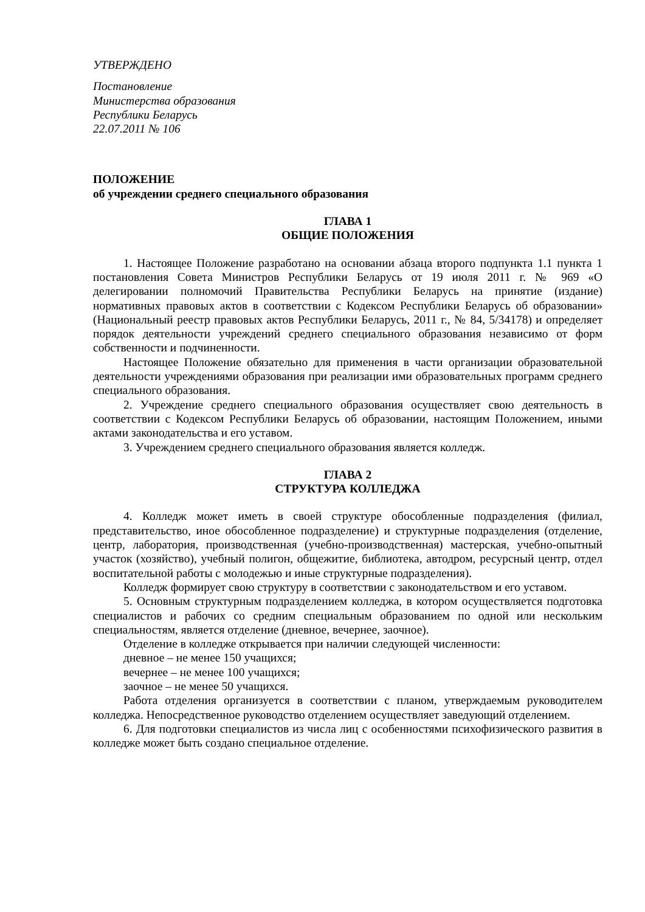УТВЕРЖДЕНО
Постановление
Министерства образования
Республики Беларусь
22.07.2011 № 106
ПОЛОЖЕНИЕ
об учреждении среднего специального образования
ГЛАВА 1
ОБЩИЕ ПОЛОЖЕНИЯ
1. Настоящее Положение разработано на основании абзаца второго подпункта 1.1 пункта 1 постановления Совета Министров Республики Беларусь от 19 июля 2011 г. № 969 «О делегировании полномочий Правительства Республики Беларусь на принятие (издание) нормативных правовых актов в соответствии с Кодексом Республики Беларусь об образовании» (Национальный реестр правовых актов Республики Беларусь, 2011 г., № 84, 5/34178) и определяет порядок деятельности учреждений среднего специального образования независимо от форм собственности и подчиненности.
Настоящее Положение обязательно для применения в части организации образовательной деятельности учреждениями образования при реализации ими образовательных программ среднего специального образования.
2. Учреждение среднего специального образования осуществляет свою деятельность в соответствии с Кодексом Республики Беларусь об образовании, настоящим Положением, иными актами законодательства и его уставом.
3. Учреждением среднего специального образования является колледж.
ГЛАВА 2
СТРУКТУРА КОЛЛЕДЖА
4. Колледж может иметь в своей структуре обособленные подразделения (филиал, представительство, иное обособленное подразделение) и структурные подразделения (отделение, центр, лаборатория, производственная (учебно-производственная) мастерская, учебно-опытный участок (хозяйство), учебный полигон, общежитие, библиотека, автодром, ресурсный центр, отдел воспитательной работы с молодежью и иные структурные подразделения).
Колледж формирует свою структуру в соответствии с законодательством и его уставом.
5. Основным структурным подразделением колледжа, в котором осуществляется подготовка специалистов и рабочих со средним специальным образованием по одной или нескольким специальностям, является отделение (дневное, вечернее, заочное).
Отделение в колледже открывается при наличии следующей численности:
дневное – не менее 150 учащихся;
вечернее – не менее 100 учащихся;
заочное – не менее 50 учащихся.
Работа отделения организуется в соответствии с планом, утверждаемым руководителем колледжа. Непосредственное руководство отделением осуществляет заведующий отделением.
6. Для подготовки специалистов из числа лиц с особенностями психофизического развития в колледже может быть создано специальное отделение.